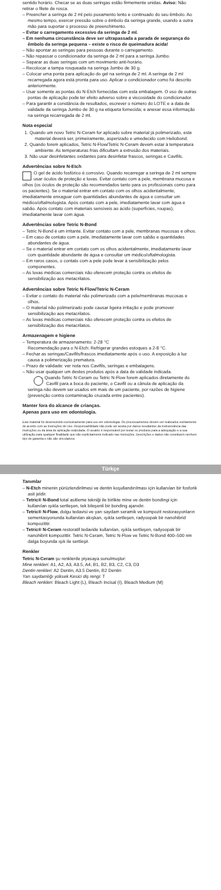sentido horário. Checar se as duas seringas estão firmemente unidas. Aviso: Não retirar o filete de rosca.
– Preencher a seringa de 2 ml pelo puxamento lento e continuado do seu êmbolo. Ao mesmo tempo, exercer pressão sobre o êmbolo da seringa grande, usando a outra mão para suportar o processo de preenchimento.
– Evitar o carregamento excessivo da seringa de 2 ml.
– Em nenhuma circunstância deve ser ultrapassada a parada de segurança do êmbolo da seringa pequena – existe o risco de queimadura ácida!
– Não apontar as seringas para pessoas durante o carregamento.
– Não repassar o condicionador da seringa de 2 ml para a seringa Jumbo.
– Separar as duas seringas com um movimento anti-horário.
– Recolocar a tampa rosqueada na seringa Jumbo de 30 g.
– Colocar uma ponta para aplicação do gel na seringa de 2 ml. A seringa de 2 ml recarregada agora está pronta para uso. Aplicar o condicionador como foi descrito anteriormente.
– Usar somente as pontas do N-Etch fornecidas com esta embalagem. O uso de outras pontas de aplicação pode ter efeito adverso sobre a viscosidade do condicionador.
– Para garantir a constância de resultados, escrever o número do LOTE e a data de validade da seringa Jumbo de 30 g na etiqueta fornecida; e anexar essa informação na seringa recarregada de 2 ml.
Nota especial
1. Quando um novo Tetric N-Ceram for aplicado sobre material já polimerizado, este material deverá ser, primeiramente, asperizado e umedecido com Heliobond.
2. Quando forem aplicados, Tetric N-Flow/Tetric N-Ceram devem estar à temperatura ambiente. As temperaturas frias dificultam a extrusão dos materiais.
3. Não usar desinfetantes oxidantes para desinfetar frascos, seringas e Cavifils.
Advertências sobre N-Etch
O gel de ácido fosfórico é corrosivo. Quando recarregar a seringa de 2 ml sempre usar óculos de proteção e luvas. Evitar contato com a pele, membrana mucosa e olhos (os óculos de proteção são recomendados tanto para os profissionais como para os pacientes). Se o material entrar em contato com os olhos acidentalmente, imediatamente enxaguar com quantidades abundantes de água e consultar um médico/oftalmologista. Após contato com a pele, imediatamente lavar com água e sabão. Após contato com materiais sensíveis ao ácido (superfícies, roupas), imediatamente lavar com água.
Advertências sobre Tetric N-Bond
– Tetric N-Bond é um irritante. Evitar contato com a pele, membranas mucosas e olhos.
– Em caso de contato com a pele, imediatamente lavar com sabão e quantidades abundantes de água.
– Se o material entrar em contato com os olhos acidentalmente, imediatamente lavar com quantidade abundante de água e consultar um médico/oftalmologista.
– Em raros casos, o contato com a pele pode levar à sensibilização pelos componentes.
– As luvas médicas comerciais não oferecem proteção contra os efeitos de sensibilização aos metacrilatos.
Advertências sobre Tetric N-Flow/Tetric N-Ceram
– Evitar o contato do material não polimerizado com a pele/membranas mucosas e olhos.
– O material não polimerizado pode causar ligeira irritação e pode promover sensibilização aos metacrilatos.
– As luvas médicas comerciais não oferecem proteção contra os efeitos de sensibilização dos metacrilatos.
Armazenagem e higiene
– Temperatura de armazenamento: 2-28 °C
Recomendação para o N-Etch: Refrigerar grandes estoques a 2-8 °C.
– Fechar as seringas/Cavifils/frascos imediatamente após o uso. A exposição à luz causa a polimerização prematura.
– Prazo de validade: ver nota nos Cavifils, seringas e embalagens.
– Não usar qualquer um destes produtos após a data de validade indicada.
– Quando Tetric N-Ceram ou Tetric N-Flow forem aplicados diretamente do Cavifil para a boca do paciente, o Cavifil ou a cânula de aplicação da seringa não devem ser usados em mais de um paciente, por razões de higiene (prevenção contra contaminação cruzada entre pacientes).
Manter fora do alcance de crianças.
Apenas para uso em odontologia.
Este material foi desenvolvido exclusivamente para uso em odontologia. Os processamentos devem ser realizados estritamente de acordo com as Instruções de Uso. Responsabilidade não pode ser aceita por danos resultantes da inobservância das Instruções ou da área de aplicação estipulada. O usuário é responsável por testar os produtos para a adequação e a sua utilização para qualquer finalidade que não explicitamente indicado nas Instruções. Descrições e dados não constituem nenhum tipo de garantia e não são vinculativos.
Türkçe
Tanımlar
– N-Etch minenin pürüzlendirilmesi ve dentin koşullandırılması için kullanılan bir fosforik asit jeldir.
– Tetric® N-Bond total asitleme tekniği ile birlikte mine ve dentin bondingi için kullanılan ışıkla sertleşen, tek bileşenli bir bonding ajanıdır.
– Tetric® N-Flow, dolgu tedavisi ve yarı saydam seramik ve kompozit restorasyonların sementasyonunda kullanılan akışkan, ışıkla sertleşen, radyoopak bir nanohibrid kompozittir.
– Tetric® N-Ceram restoratif tedavide kullanılan, ışıkla sertleşen, radyoopak bir nanohibrit kompozittir. Tetric N-Ceram, Tetric N-Flow ve Tetric N-Bond 400–500 nm dalga boyunda ışık ile sertleşir.
Renkler
Tetric N-Ceram şu renklerde piyasaya sunulmuştur:
Mine renkleri: A1, A2, A3, A3.5, A4, B1, B2, B3, C2, C3, D3
Dentin renkleri: A2 Dentin, A3.5 Dentin, B2 Dentin
Yarı saydamlığı yüksek Kesici diş rengi: T
Bleach renkleri: Bleach Light (L), Bleach Incisal (I), Bleach Medium (M)